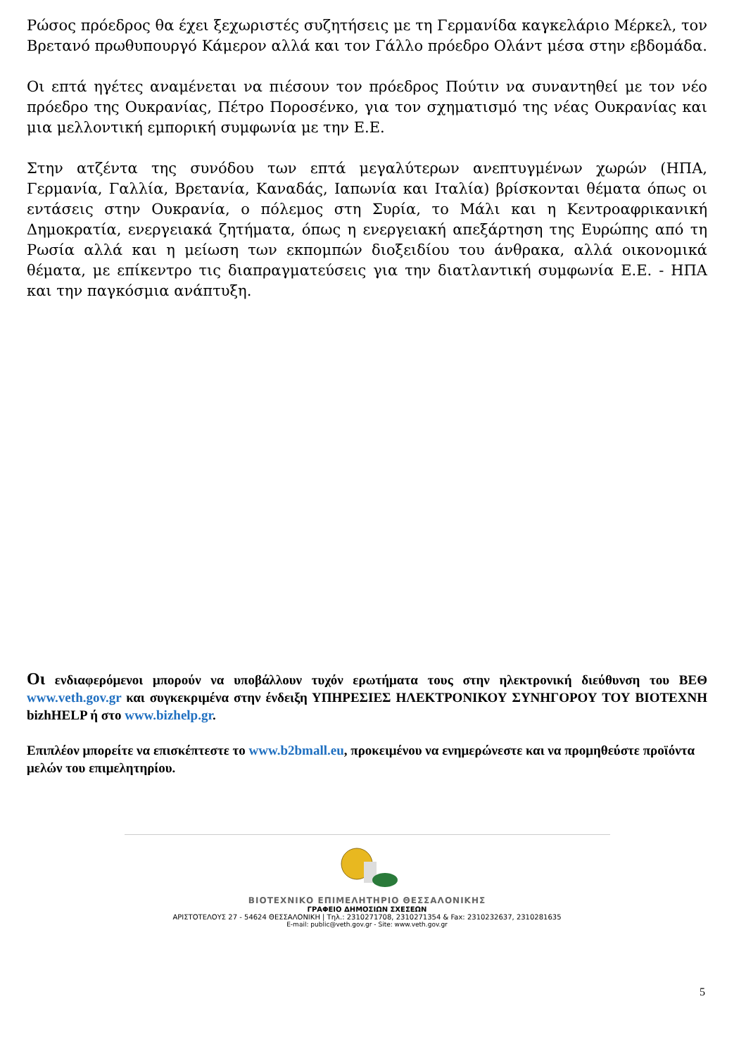Ρώσος πρόεδρος θα έχει ξεχωριστές συζητήσεις με τη Γερμανίδα καγκελάριο Μέρκελ, τον Βρετανό πρωθυπουργό Κάμερον αλλά και τον Γάλλο πρόεδρο Ολάντ μέσα στην εβδομάδα.
Οι επτά ηγέτες αναμένεται να πιέσουν τον πρόεδρος Πούτιν να συναντηθεί με τον νέο πρόεδρο της Ουκρανίας, Πέτρο Ποροσένκο, για τον σχηματισμό της νέας Ουκρανίας και μια μελλοντική εμπορική συμφωνία με την Ε.Ε.
Στην ατζέντα της συνόδου των επτά μεγαλύτερων ανεπτυγμένων χωρών (ΗΠΑ, Γερμανία, Γαλλία, Βρετανία, Καναδάς, Ιαπωνία και Ιταλία) βρίσκονται θέματα όπως οι εντάσεις στην Ουκρανία, ο πόλεμος στη Συρία, το Μάλι και η Κεντροαφρικανική Δημοκρατία, ενεργειακά ζητήματα, όπως η ενεργειακή απεξάρτηση της Ευρώπης από τη Ρωσία αλλά και η μείωση των εκπομπών διοξειδίου του άνθρακα, αλλά οικονομικά θέματα, με επίκεντρο τις διαπραγματεύσεις για την διατλαντική συμφωνία Ε.Ε. - ΗΠΑ και την παγκόσμια ανάπτυξη.
Οι ενδιαφερόμενοι μπορούν να υποβάλλουν τυχόν ερωτήματα τους στην ηλεκτρονική διεύθυνση του ΒΕΘ www.veth.gov.gr και συγκεκριμένα στην ένδειξη ΥΠΗΡΕΣΙΕΣ ΗΛΕΚΤΡΟΝΙΚΟΥ ΣΥΝΗΓΟΡΟΥ ΤΟΥ ΒΙΟΤΕΧΝΗ bizhHELP ή στο www.bizhelp.gr.
Επιπλέον μπορείτε να επισκέπτεστε το www.b2bmall.eu, προκειμένου να ενημερώνεστε και να προμηθεύστε προϊόντα μελών του επιμελητηρίου.
ΒΙΟΤΕΧΝΙΚΟ ΕΠΙΜΕΛΗΤΗΡΙΟ ΘΕΣΣΑΛΟΝΙΚΗΣ
ΓΡΑΦΕΙΟ ΔΗΜΟΣΙΩΝ ΣΧΕΣΕΩΝ
ΑΡΙΣΤΟΤΕΛΟΥΣ 27 - 54624 ΘΕΣΣΑΛΟΝΙΚΗ | Τηλ.: 2310271708, 2310271354 & Fax: 2310232637, 2310281635
E-mail: public@veth.gov.gr - Site: www.veth.gov.gr
5